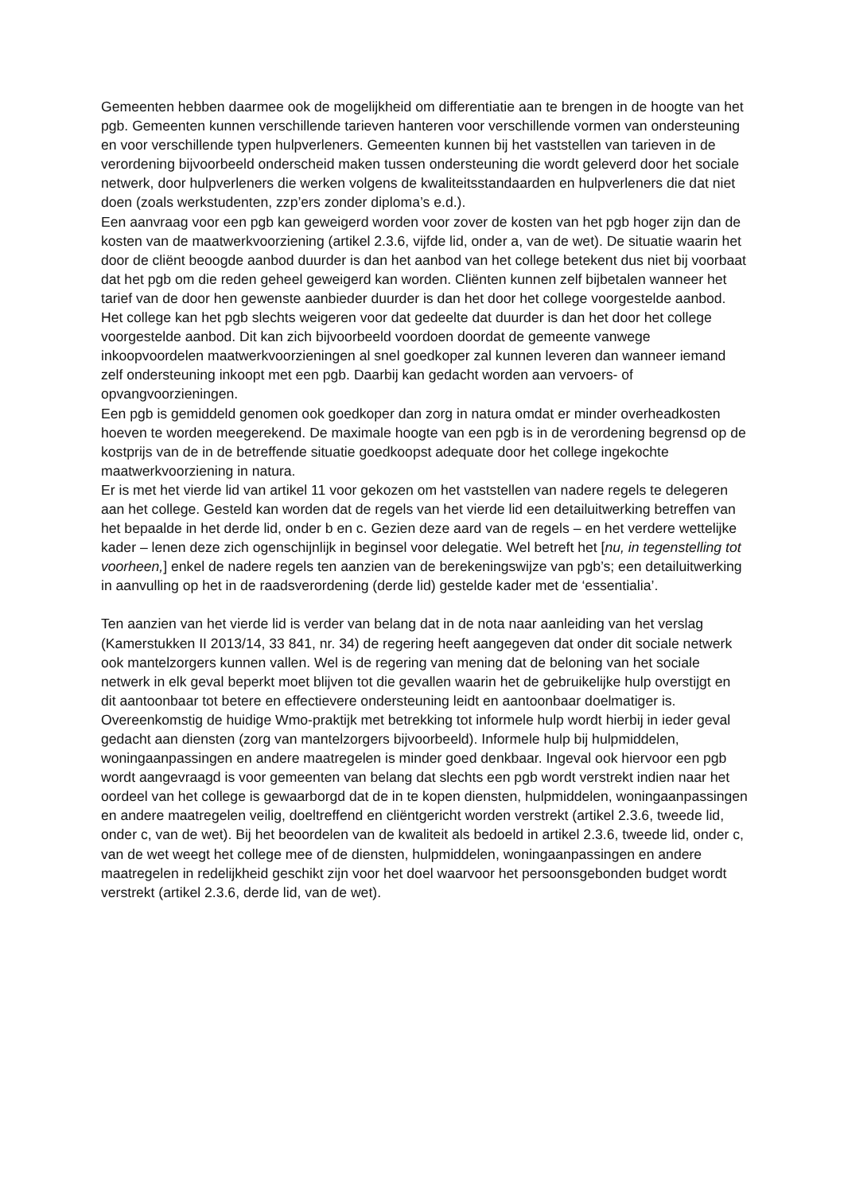Gemeenten hebben daarmee ook de mogelijkheid om differentiatie aan te brengen in de hoogte van het pgb. Gemeenten kunnen verschillende tarieven hanteren voor verschillende vormen van ondersteuning en voor verschillende typen hulpverleners. Gemeenten kunnen bij het vaststellen van tarieven in de verordening bijvoorbeeld onderscheid maken tussen ondersteuning die wordt geleverd door het sociale netwerk, door hulpverleners die werken volgens de kwaliteitsstandaarden en hulpverleners die dat niet doen (zoals werkstudenten, zzp’ers zonder diploma’s e.d.).
Een aanvraag voor een pgb kan geweigerd worden voor zover de kosten van het pgb hoger zijn dan de kosten van de maatwerkvoorziening (artikel 2.3.6, vijfde lid, onder a, van de wet). De situatie waarin het door de cliënt beoogde aanbod duurder is dan het aanbod van het college betekent dus niet bij voorbaat dat het pgb om die reden geheel geweigerd kan worden. Cliënten kunnen zelf bijbetalen wanneer het tarief van de door hen gewenste aanbieder duurder is dan het door het college voorgestelde aanbod. Het college kan het pgb slechts weigeren voor dat gedeelte dat duurder is dan het door het college voorgestelde aanbod. Dit kan zich bijvoorbeeld voordoen doordat de gemeente vanwege inkoopvoordelen maatwerkvoorzieningen al snel goedkoper zal kunnen leveren dan wanneer iemand zelf ondersteuning inkoopt met een pgb. Daarbij kan gedacht worden aan vervoers- of opvangvoorzieningen.
Een pgb is gemiddeld genomen ook goedkoper dan zorg in natura omdat er minder overheadkosten hoeven te worden meegerekend. De maximale hoogte van een pgb is in de verordening begrensd op de kostprijs van de in de betreffende situatie goedkoopst adequate door het college ingekochte maatwerkvoorziening in natura.
Er is met het vierde lid van artikel 11 voor gekozen om het vaststellen van nadere regels te delegeren aan het college. Gesteld kan worden dat de regels van het vierde lid een detailuitwerking betreffen van het bepaalde in het derde lid, onder b en c. Gezien deze aard van de regels – en het verdere wettelijke kader – lenen deze zich ogenschijnlijk in beginsel voor delegatie. Wel betreft het [nu, in tegenstelling tot voorheen,] enkel de nadere regels ten aanzien van de berekeningswijze van pgb’s; een detailuitwerking in aanvulling op het in de raadsverordening (derde lid) gestelde kader met de ‘essentialia’.
Ten aanzien van het vierde lid is verder van belang dat in de nota naar aanleiding van het verslag (Kamerstukken II 2013/14, 33 841, nr. 34) de regering heeft aangegeven dat onder dit sociale netwerk ook mantelzorgers kunnen vallen. Wel is de regering van mening dat de beloning van het sociale netwerk in elk geval beperkt moet blijven tot die gevallen waarin het de gebruikelijke hulp overstijgt en dit aantoonbaar tot betere en effectievere ondersteuning leidt en aantoonbaar doelmatiger is. Overeenkomstig de huidige Wmo-praktijk met betrekking tot informele hulp wordt hierbij in ieder geval gedacht aan diensten (zorg van mantelzorgers bijvoorbeeld). Informele hulp bij hulpmiddelen, woningaanpassingen en andere maatregelen is minder goed denkbaar. Ingeval ook hiervoor een pgb wordt aangevraagd is voor gemeenten van belang dat slechts een pgb wordt verstrekt indien naar het oordeel van het college is gewaarborgd dat de in te kopen diensten, hulpmiddelen, woningaanpassingen en andere maatregelen veilig, doeltreffend en cliëntgericht worden verstrekt (artikel 2.3.6, tweede lid, onder c, van de wet). Bij het beoordelen van de kwaliteit als bedoeld in artikel 2.3.6, tweede lid, onder c, van de wet weegt het college mee of de diensten, hulpmiddelen, woningaanpassingen en andere maatregelen in redelijkheid geschikt zijn voor het doel waarvoor het persoonsgebonden budget wordt verstrekt (artikel 2.3.6, derde lid, van de wet).